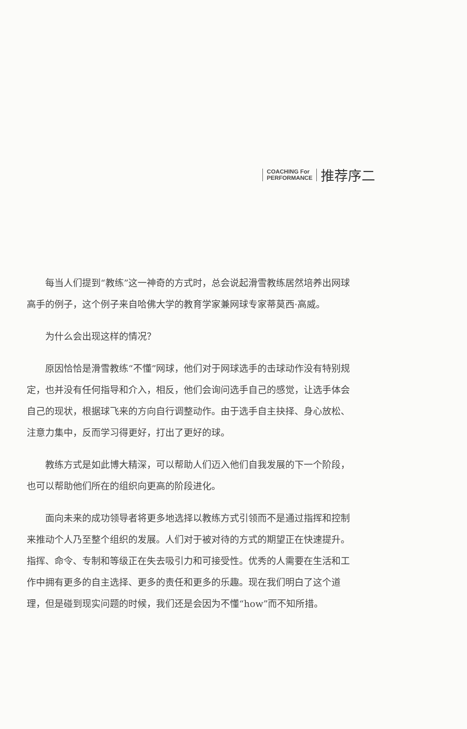COACHING For
PERFORMANCE
推荐序二
每当人们提到“教练”这一神奇的方式时，总会说起滑雪教练居然培养出网球高手的例子，这个例子来自哈佛大学的教育学家兼网球专家蒂莫西·高威。
为什么会出现这样的情况？
原因恰恰是滑雪教练“不懂”网球，他们对于网球选手的击球动作没有特别规定，也并没有任何指导和介入，相反，他们会询问选手自己的感觉，让选手体会自己的现状，根据球飞来的方向自行调整动作。由于选手自主抉择、身心放松、注意力集中，反而学习得更好，打出了更好的球。
教练方式是如此博大精深，可以帮助人们迈入他们自我发展的下一个阶段，也可以帮助他们所在的组织向更高的阶段进化。
面向未来的成功领导者将更多地选择以教练方式引领而不是通过指挥和控制来推动个人乃至整个组织的发展。人们对于被对待的方式的期望正在快速提升。指挥、命令、专制和等级正在失去吸引力和可接受性。优秀的人需要在生活和工作中拥有更多的自主选择、更多的责任和更多的乐趣。现在我们明白了这个道理，但是碰到现实问题的时候，我们还是会因为不懂“how”而不知所措。